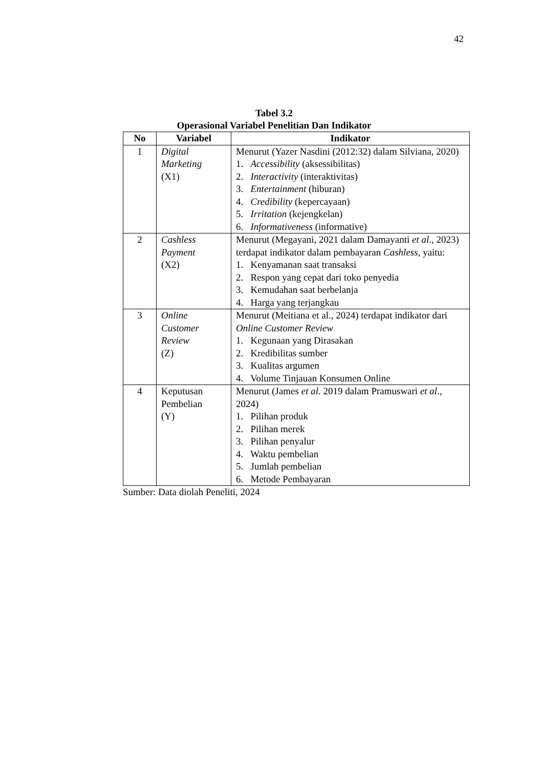42
Tabel 3.2
Operasional Variabel Penelitian Dan Indikator
| No | Variabel | Indikator |
| --- | --- | --- |
| 1 | Digital Marketing (X1) | Menurut (Yazer Nasdini (2012:32) dalam Silviana, 2020) 1. Accessibility (aksessibilitas) 2. Interactivity (interaktivitas) 3. Entertainment (hiburan) 4. Credibility (kepercayaan) 5. Irritation (kejengkelan) 6. Informativeness (informative) |
| 2 | Cashless Payment (X2) | Menurut (Megayani, 2021 dalam Damayanti et al ., 2023) terdapat indikator dalam pembayaran Cashless , yaitu: 1. Kenyamanan saat transaksi 2. Respon yang cepat dari toko penyedia 3. Kemudahan saat berbelanja 4. Harga yang terjangkau |
| 3 | Online Customer Review (Z) | Menurut (Meitiana et al., 2024) terdapat indikator dari Online Customer Review 1. Kegunaan yang Dirasakan 2. Kredibilitas sumber 3. Kualitas argumen 4. Volume Tinjauan Konsumen Online |
| 4 | Keputusan Pembelian (Y) | Menurut (James et al . 2019 dalam Pramuswari et al ., 2024) 1. Pilihan produk 2. Pilihan merek 3. Pilihan penyalur 4. Waktu pembelian 5. Jumlah pembelian 6. Metode Pembayaran |
Sumber: Data diolah Peneliti, 2024